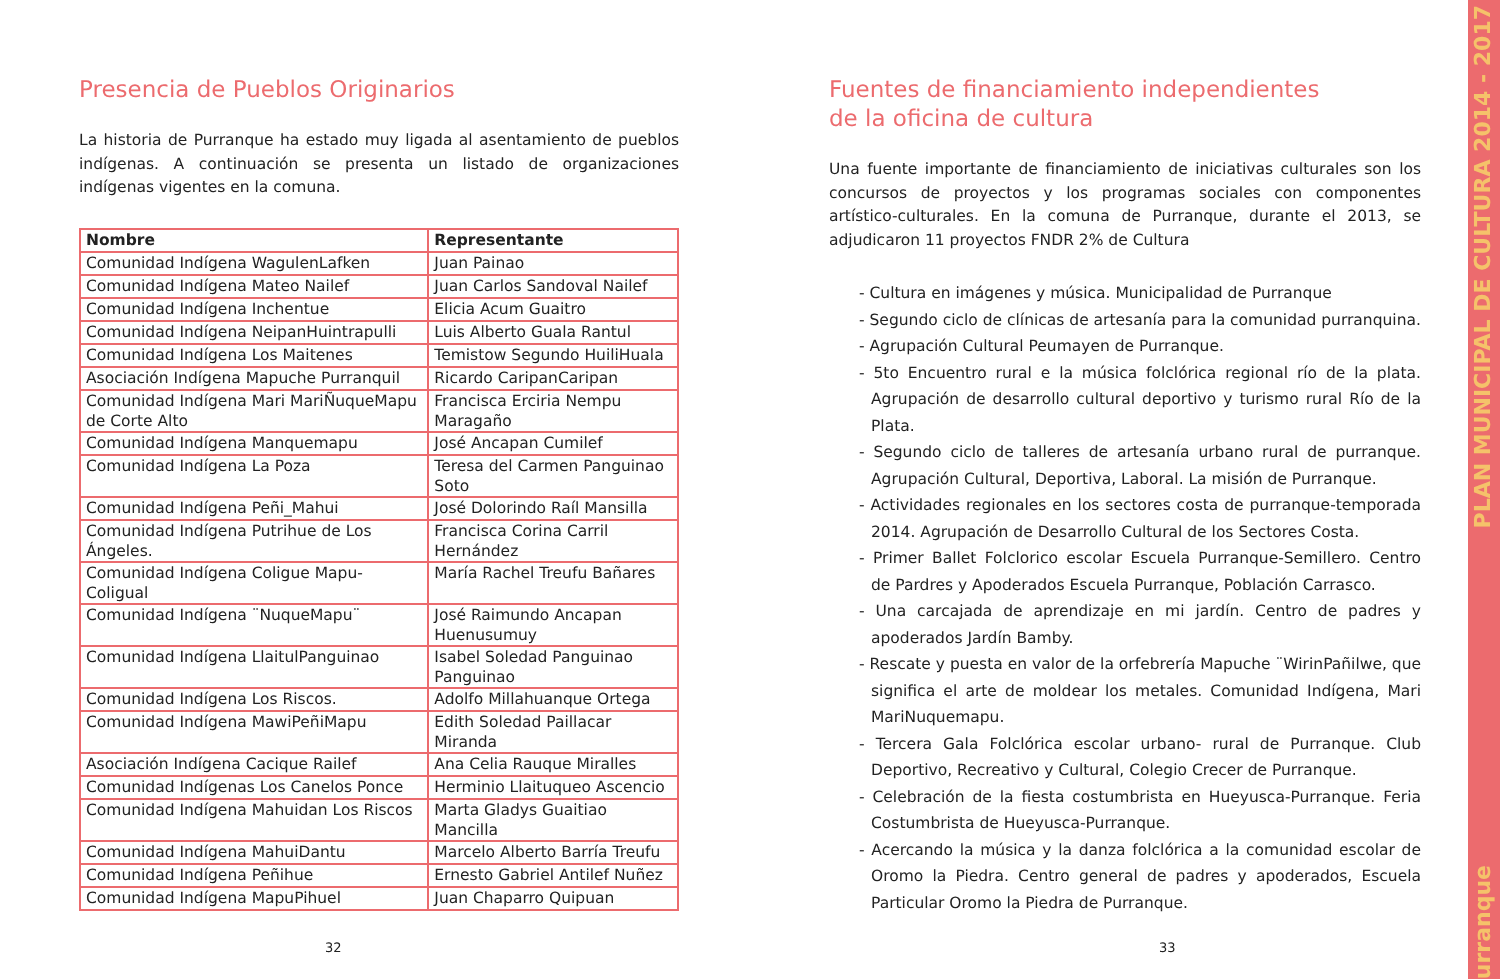Presencia de Pueblos Originarios
La historia de Purranque ha estado muy ligada al asentamiento de pueblos indígenas. A continuación se presenta un listado de organizaciones indígenas vigentes en la comuna.
| Nombre | Representante |
| --- | --- |
| Comunidad Indígena WagulenLafken | Juan Painao |
| Comunidad Indígena Mateo Nailef | Juan Carlos Sandoval Nailef |
| Comunidad Indígena Inchentue | Elicia Acum Guaitro |
| Comunidad Indígena NeipanHuintrapulli | Luis Alberto Guala Rantul |
| Comunidad Indígena Los Maitenes | Temistow Segundo HuiliHuala |
| Asociación Indígena Mapuche Purranquil | Ricardo CaripanCaripan |
| Comunidad Indígena Mari MariÑuqueMapu de Corte Alto | Francisca Erciria Nempu Maragaño |
| Comunidad Indígena Manquemapu | José Ancapan Cumilef |
| Comunidad Indígena La Poza | Teresa del Carmen Panguinao Soto |
| Comunidad Indígena Peñi_Mahui | José Dolorindo Raíl Mansilla |
| Comunidad Indígena Putrihue de Los Ángeles. | Francisca Corina Carril Hernández |
| Comunidad Indígena Coligue Mapu-Coligual | María Rachel Treufu Bañares |
| Comunidad Indígena ¨NuqueMapu¨ | José Raimundo Ancapan Huenusumuy |
| Comunidad Indígena LlaitulPanguinao | Isabel Soledad Panguinao Panguinao |
| Comunidad Indígena Los Riscos. | Adolfo Millahuanque Ortega |
| Comunidad Indígena MawiPeñiMapu | Edith Soledad Paillacar Miranda |
| Asociación Indígena Cacique Railef | Ana Celia Rauque Miralles |
| Comunidad Indígenas Los Canelos Ponce | Herminio Llaituqueo Ascencio |
| Comunidad Indígena Mahuidan Los Riscos | Marta Gladys Guaitiao Mancilla |
| Comunidad Indígena MahuiDantu | Marcelo Alberto Barría Treufu |
| Comunidad Indígena Peñihue | Ernesto Gabriel Antilef Nuñez |
| Comunidad Indígena MapuPihuel | Juan Chaparro Quipuan |
32
Fuentes de financiamiento independientes
de la oficina de cultura
Una fuente importante de financiamiento de iniciativas culturales son los concursos de proyectos y los programas sociales con componentes artístico-culturales. En la comuna de Purranque, durante el 2013, se adjudicaron 11 proyectos FNDR 2% de Cultura
- Cultura en imágenes y música. Municipalidad de Purranque
- Segundo ciclo de clínicas de artesanía para la comunidad purranquina.
- Agrupación Cultural Peumayen de Purranque.
- 5to Encuentro rural e la música folclórica regional río de la plata. Agrupación de desarrollo cultural deportivo y turismo rural Río de la Plata.
- Segundo ciclo de talleres de artesanía urbano rural de purranque. Agrupación Cultural, Deportiva, Laboral. La misión de Purranque.
- Actividades regionales en los sectores costa de purranque-temporada 2014. Agrupación de Desarrollo Cultural de los Sectores Costa.
- Primer Ballet Folclorico escolar Escuela Purranque-Semillero. Centro de Pardres y Apoderados Escuela Purranque, Población Carrasco.
- Una carcajada de aprendizaje en mi jardín. Centro de padres y apoderados Jardín Bamby.
- Rescate y puesta en valor de la orfebrería Mapuche ¨WirinPañilwe, que significa el arte de moldear los metales. Comunidad Indígena, Mari MariNuquemapu.
- Tercera Gala Folclórica escolar urbano- rural de Purranque. Club Deportivo, Recreativo y Cultural, Colegio Crecer de Purranque.
- Celebración de la fiesta costumbrista en Hueyusca-Purranque. Feria Costumbrista de Hueyusca-Purranque.
- Acercando la música y la danza folclórica a la comunidad escolar de Oromo la Piedra. Centro general de padres y apoderados, Escuela Particular Oromo la Piedra de Purranque.
33
PLAN MUNICIPAL DE CULTURA 2014 - 2017
Purranque